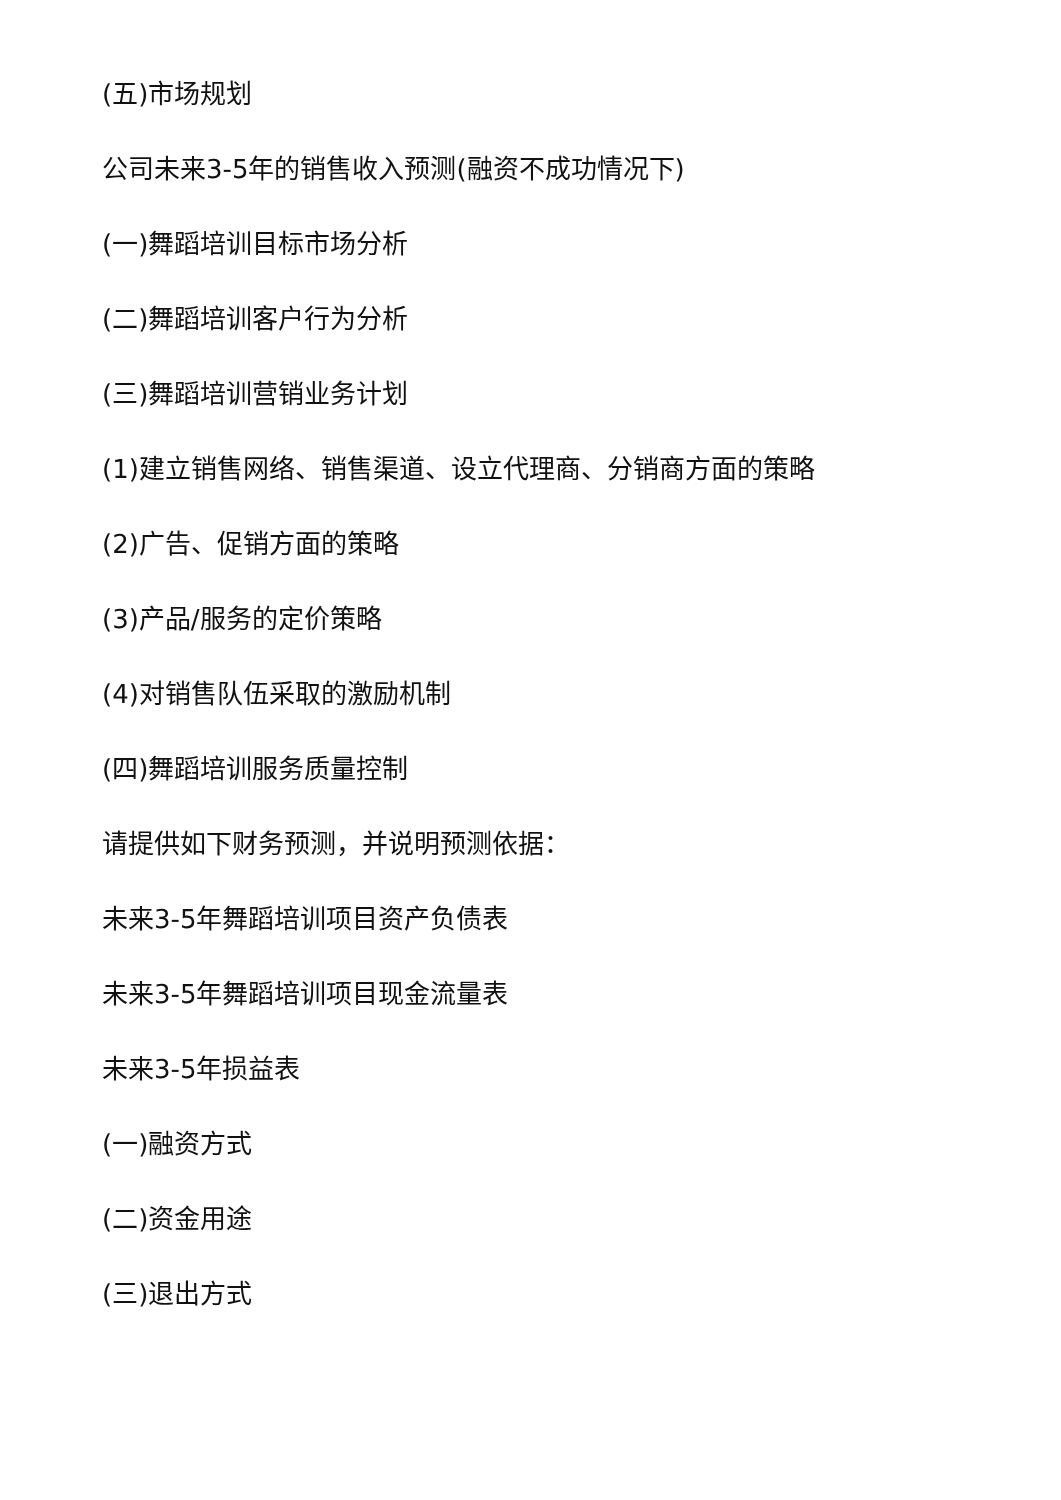(五)市场规划
公司未来3-5年的销售收入预测(融资不成功情况下)
(一)舞蹈培训目标市场分析
(二)舞蹈培训客户行为分析
(三)舞蹈培训营销业务计划
(1)建立销售网络、销售渠道、设立代理商、分销商方面的策略
(2)广告、促销方面的策略
(3)产品/服务的定价策略
(4)对销售队伍采取的激励机制
(四)舞蹈培训服务质量控制
请提供如下财务预测，并说明预测依据：
未来3-5年舞蹈培训项目资产负债表
未来3-5年舞蹈培训项目现金流量表
未来3-5年损益表
(一)融资方式
(二)资金用途
(三)退出方式